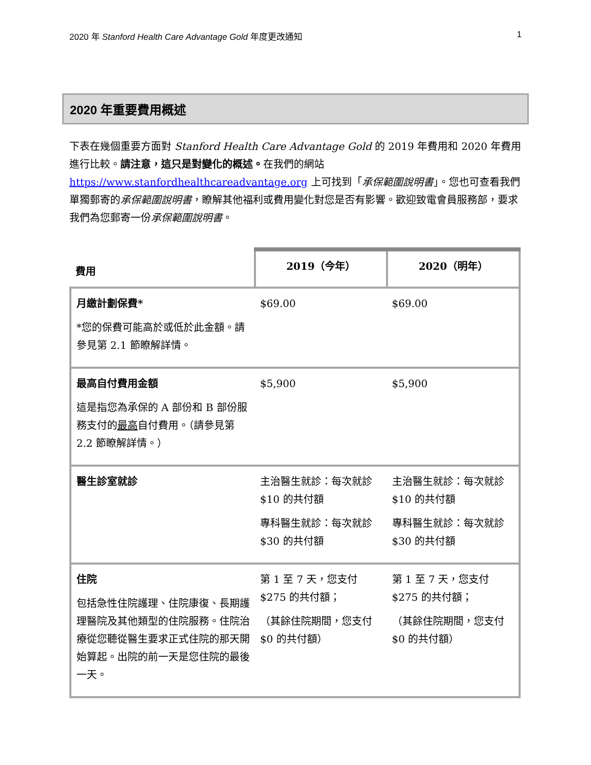2020 年 Stanford Health Care Advantage Gold 年度更改通知 1
2020 年重要費用概述
下表在幾個重要方面對 Stanford Health Care Advantage Gold 的 2019 年費用和 2020 年費用進行比較。請注意，這只是對變化的概述。在我們的網站 https://www.stanfordhealthcareadvantage.org 上可找到「承保範圍說明書」。您也可查看我們單獨郵寄的承保範圍說明書，瞭解其他福利或費用變化對您是否有影響。歡迎致電會員服務部，要求我們為您郵寄一份承保範圍說明書。
| 費用 | 2019（今年） | 2020（明年） |
| --- | --- | --- |
| 月繳計劃保費* *您的保費可能高於或低於此金額。請參見第 2.1 節瞭解詳情。 | $69.00 | $69.00 |
| 最高自付費用金額 這是指您為承保的 A 部份和 B 部份服務支付的 最高 自付費用。（請參見第 2.2 節瞭解詳情。） | $5,900 | $5,900 |
| 醫生診室就診 | 主治醫生就診：每次就診 $10 的共付額 專科醫生就診：每次就診 $30 的共付額 | 主治醫生就診：每次就診 $10 的共付額 專科醫生就診：每次就診 $30 的共付額 |
| 住院 包括急性住院護理、住院康復、長期護理醫院及其他類型的住院服務。住院治療從您聽從醫生要求正式住院的那天開始算起。出院的前一天是您住院的最後一天。 | 第 1 至 7 天，您支付 $275 的共付額； （其餘住院期間，您支付 $0 的共付額） | 第 1 至 7 天，您支付 $275 的共付額； （其餘住院期間，您支付 $0 的共付額） |